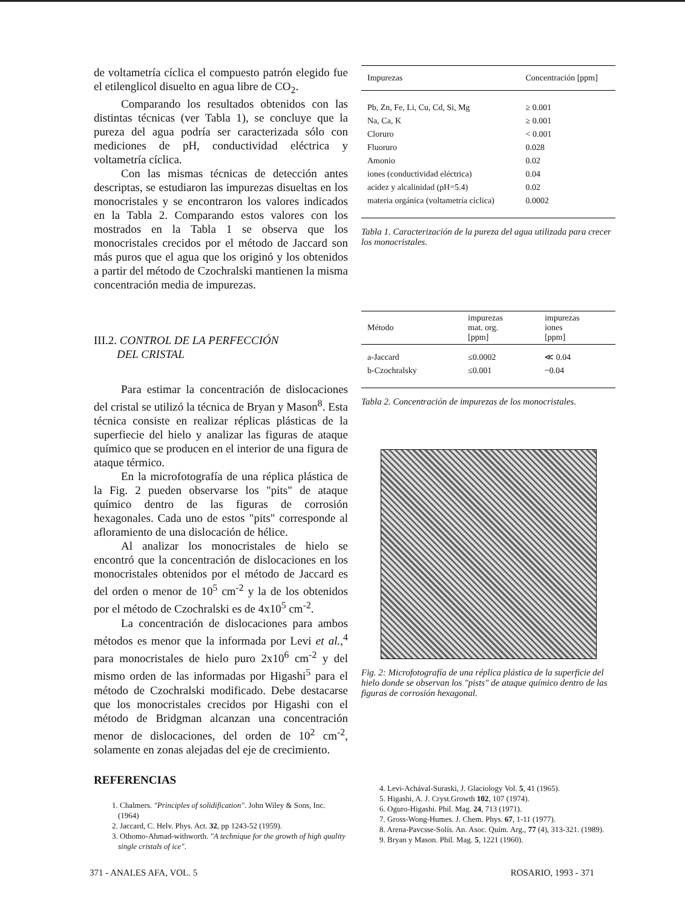de voltametría cíclica el compuesto patrón elegido fue el etilenglicol disuelto en agua libre de CO<sub>2</sub>.
Comparando los resultados obtenidos con las distintas técnicas (ver Tabla 1), se concluye que la pureza del agua podría ser caracterizada sólo con mediciones de pH, conductividad eléctrica y voltametría cíclica.
Con las mismas técnicas de detección antes descriptas, se estudiaron las impurezas disueltas en los monocristales y se encontraron los valores indicados en la Tabla 2. Comparando estos valores con los mostrados en la Tabla 1 se observa que los monocristales crecidos por el método de Jaccard son más puros que el agua que los originó y los obtenidos a partir del método de Czochralski mantienen la misma concentración media de impurezas.
III.2. CONTROL DE LA PERFECCIÓN
DEL CRISTAL
Para estimar la concentración de dislocaciones del cristal se utilizó la técnica de Bryan y Mason<sup>8</sup>. Esta técnica consiste en realizar réplicas plásticas de la superfiecie del hielo y analizar las figuras de ataque químico que se producen en el interior de una figura de ataque térmico.
En la microfotografía de una réplica plástica de la Fig. 2 pueden observarse los "pits" de ataque químico dentro de las figuras de corrosión hexagonales. Cada uno de estos "pits" corresponde al afloramiento de una dislocación de hélice.
Al analizar los monocristales de hielo se encontró que la concentración de dislocaciones en los monocristales obtenidos por el método de Jaccard es del orden o menor de 10<sup>5</sup> cm<sup>-2</sup> y la de los obtenidos por el método de Czochralski es de 4x10<sup>5</sup> cm<sup>-2</sup>.
La concentración de dislocaciones para ambos métodos es menor que la informada por Levi et al.,<sup>4</sup> para monocristales de hielo puro 2x10<sup>6</sup> cm<sup>-2</sup> y del mismo orden de las informadas por Higashi<sup>5</sup> para el método de Czochralski modificado. Debe destacarse que los monocristales crecidos por Higashi con el método de Bridgman alcanzan una concentración menor de dislocaciones, del orden de 10<sup>2</sup> cm<sup>-2</sup>, solamente en zonas alejadas del eje de crecimiento.
| Impurezas | Concentración [ppm] |
| --- | --- |
| Pb, Zn, Fe, Li, Cu, Cd, Si, Mg | ≥ 0.001 |
| Na, Ca, K | ≥ 0.001 |
| Cloruro | < 0.001 |
| Fluoruro | 0.028 |
| Amonio | 0.02 |
| iones (conductividad eléctrica) | 0.04 |
| acidez y alcalinidad (pH=5.4) | 0.02 |
| materia orgánica (voltametría cíclica) | 0.0002 |
Tabla 1. Caracterización de la pureza del agua utilizada para crecer los monocristales.
| Método | impurezas mat. org. [ppm] | impurezas iones [ppm] |
| --- | --- | --- |
| a-Jaccard | ≤0.0002 | ≪ 0.04 |
| b-Czochralsky | ≤0.001 | ~0.04 |
Tabla 2. Concentración de impurezas de los monocristales.
Fig. 2: Microfotografía de una réplica plástica de la superficie del hielo donde se observan los "pists" de ataque químico dentro de las figuras de corrosión hexagonal.
REFERENCIAS
1. Chalmers. "Principles of solidification". John Wiley & Sons, Inc. (1964)
2. Jaccard, C. Helv. Phys. Act. 32, pp 1243-52 (1959).
3. Othomo-Ahmad-withworth. "A technique for the growth of high quality single cristals of ice".
4. Levi-Achával-Suraski, J. Glaciology Vol. 5, 41 (1965).
5. Higashi, A. J. Cryst.Growth 102, 107 (1974).
6. Oguro-Higashi. Phil. Mag. 24, 713 (1971).
7. Gross-Wong-Humes. J. Chem. Phys. 67, 1-11 (1977).
8. Arena-Pavcsse-Solís. An. Asoc. Quím. Arg., 77 (4), 313-321. (1989).
9. Bryan y Mason. Phil. Mag. 5, 1221 (1960).
371 - ANALES AFA, VOL. 5 ROSARIO, 1993 - 371